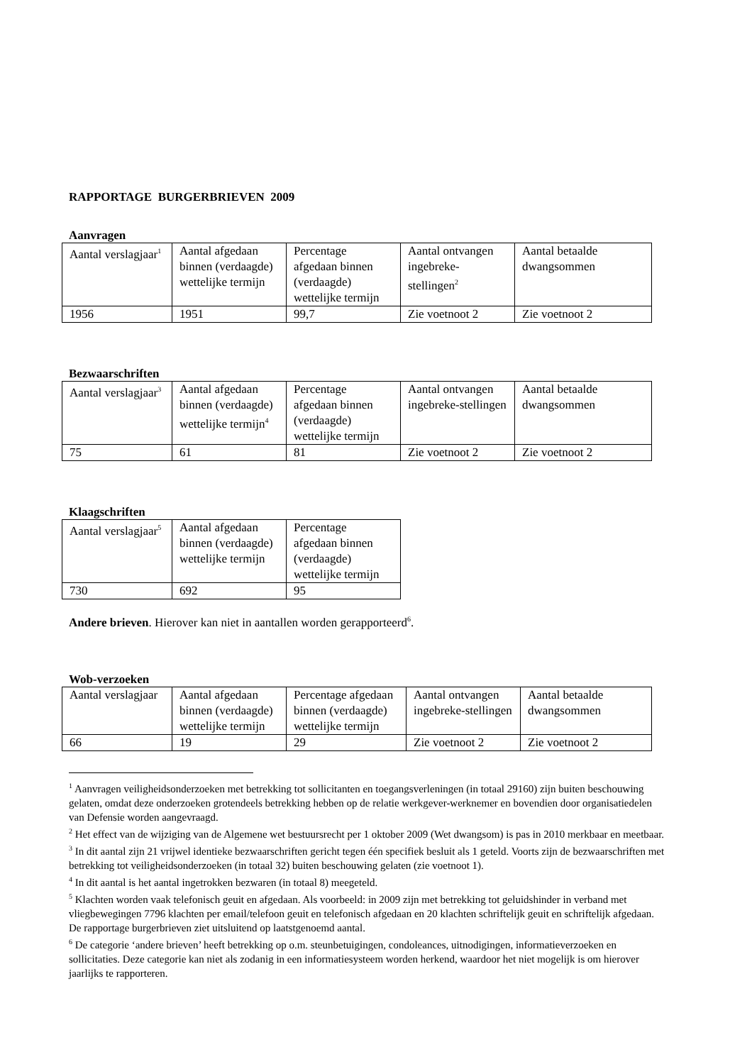RAPPORTAGE BURGERBRIEVEN 2009
Aanvragen
| Aantal verslagjaar<sup>1</sup> | Aantal afgedaan binnen (verdaagde) wettelijke termijn | Percentage afgedaan binnen (verdaagde) wettelijke termijn | Aantal ontvangen ingebreke-stellingen<sup>2</sup> | Aantal betaalde dwangsommen |
| 1956 | 1951 | 99,7 | Zie voetnoot 2 | Zie voetnoot 2 |
Bezwaarschriften
| Aantal verslagjaar<sup>3</sup> | Aantal afgedaan binnen (verdaagde) wettelijke termijn<sup>4</sup> | Percentage afgedaan binnen (verdaagde) wettelijke termijn | Aantal ontvangen ingebreke-stellingen | Aantal betaalde dwangsommen |
| 75 | 61 | 81 | Zie voetnoot 2 | Zie voetnoot 2 |
Klaagschriften
| Aantal verslagjaar<sup>5</sup> | Aantal afgedaan binnen (verdaagde) wettelijke termijn | Percentage afgedaan binnen (verdaagde) wettelijke termijn |
| 730 | 692 | 95 |
Andere brieven. Hierover kan niet in aantallen worden gerapporteerd<sup>6</sup>.
Wob-verzoeken
| Aantal verslagjaar | Aantal afgedaan binnen (verdaagde) wettelijke termijn | Percentage afgedaan binnen (verdaagde) wettelijke termijn | Aantal ontvangen ingebreke-stellingen | Aantal betaalde dwangsommen |
| 66 | 19 | 29 | Zie voetnoot 2 | Zie voetnoot 2 |
<sup>1</sup> Aanvragen veiligheidsonderzoeken met betrekking tot sollicitanten en toegangsverleningen (in totaal 29160) zijn buiten beschouwing gelaten, omdat deze onderzoeken grotendeels betrekking hebben op de relatie werkgever-werknemer en bovendien door organisatiedelen van Defensie worden aangevraagd.
<sup>2</sup> Het effect van de wijziging van de Algemene wet bestuursrecht per 1 oktober 2009 (Wet dwangsom) is pas in 2010 merkbaar en meetbaar.
<sup>3</sup> In dit aantal zijn 21 vrijwel identieke bezwaarschriften gericht tegen één specifiek besluit als 1 geteld. Voorts zijn de bezwaarschriften met betrekking tot veiligheidsonderzoeken (in totaal 32) buiten beschouwing gelaten (zie voetnoot 1).
<sup>4</sup> In dit aantal is het aantal ingetrokken bezwaren (in totaal 8) meegeteld.
<sup>5</sup> Klachten worden vaak telefonisch geuit en afgedaan. Als voorbeeld: in 2009 zijn met betrekking tot geluidshinder in verband met vliegbewegingen 7796 klachten per email/telefoon geuit en telefonisch afgedaan en 20 klachten schriftelijk geuit en schriftelijk afgedaan. De rapportage burgerbrieven ziet uitsluitend op laatstgenoemd aantal.
<sup>6</sup> De categorie ‘andere brieven’ heeft betrekking op o.m. steunbetuigingen, condoleances, uitnodigingen, informatieverzoeken en sollicitaties. Deze categorie kan niet als zodanig in een informatiesysteem worden herkend, waardoor het niet mogelijk is om hierover jaarlijks te rapporteren.